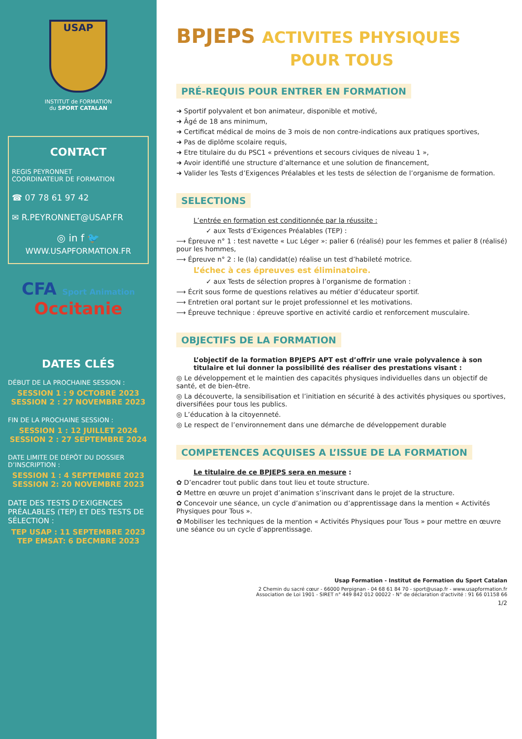USAP
INSTITUT de FORMATION
du SPORT CATALAN
CONTACT
REGIS PEYRONNET
COORDINATEUR DE FORMATION
☎ 07 78 61 97 42
✉ R.PEYRONNET@USAP.FR
◎ in f 🐦
WWW.USAPFORMATION.FR
CFA Sport Animation
Occitanie
DATES CLÉS
DÉBUT DE LA PROCHAINE SESSION :
SESSION 1 : 9 OCTOBRE 2023
SESSION 2 : 27 NOVEMBRE 2023
FIN DE LA PROCHAINE SESSION :
SESSION 1 : 12 JUILLET 2024
SESSION 2 : 27 SEPTEMBRE 2024
DATE LIMITE DE DÉPÔT DU DOSSIER D’INSCRIPTION :
SESSION 1 : 4 SEPTEMBRE 2023
SESSION 2: 20 NOVEMBRE 2023
DATE DES TESTS D’EXIGENCES PRÉALABLES (TEP) ET DES TESTS DE SÉLECTION :
TEP USAP : 11 SEPTEMBRE 2023
TEP EMSAT: 6 DECMBRE 2023
BPJEPS ACTIVITES PHYSIQUES
POUR TOUS
PRÉ-REQUIS POUR ENTRER EN FORMATION
➜ Sportif polyvalent et bon animateur, disponible et motivé,
➜ Âgé de 18 ans minimum,
➜ Certificat médical de moins de 3 mois de non contre-indications aux pratiques sportives,
➜ Pas de diplôme scolaire requis,
➜ Etre titulaire du du PSC1 « préventions et secours civiques de niveau 1 »,
➜ Avoir identifié une structure d’alternance et une solution de financement,
➜ Valider les Tests d’Exigences Préalables et les tests de sélection de l’organisme de formation.
SELECTIONS
L’entrée en formation est conditionnée par la réussite :
✓ aux Tests d’Exigences Préalables (TEP) :
⟶ Épreuve n° 1 : test navette « Luc Léger »: palier 6 (réalisé) pour les femmes et palier 8 (réalisé) pour les hommes,
⟶ Épreuve n° 2 : le (la) candidat(e) réalise un test d’habileté motrice.
L’échec à ces épreuves est éliminatoire.
✓ aux Tests de sélection propres à l’organisme de formation :
⟶ Écrit sous forme de questions relatives au métier d’éducateur sportif.
⟶ Entretien oral portant sur le projet professionnel et les motivations.
⟶ Épreuve technique : épreuve sportive en activité cardio et renforcement musculaire.
OBJECTIFS DE LA FORMATION
L’objectif de la formation BPJEPS APT est d’offrir une vraie polyvalence à son titulaire et lui donner la possibilité des réaliser des prestations visant :
◎ Le développement et le maintien des capacités physiques individuelles dans un objectif de santé, et de bien-être.
◎ La découverte, la sensibilisation et l’initiation en sécurité à des activités physiques ou sportives, diversifiées pour tous les publics.
◎ L’éducation à la citoyenneté.
◎ Le respect de l’environnement dans une démarche de développement durable
COMPETENCES ACQUISES A L’ISSUE DE LA FORMATION
Le titulaire de ce BPJEPS sera en mesure :
✿ D’encadrer tout public dans tout lieu et toute structure.
✿ Mettre en œuvre un projet d’animation s’inscrivant dans le projet de la structure.
✿ Concevoir une séance, un cycle d’animation ou d’apprentissage dans la mention « Activités Physiques pour Tous ».
✿ Mobiliser les techniques de la mention « Activités Physiques pour Tous » pour mettre en œuvre une séance ou un cycle d’apprentissage.
Usap Formation - Institut de Formation du Sport Catalan
2 Chemin du sacré cœur - 66000 Perpignan - 04 68 61 84 70 - sport@usap.fr - www.usapformation.fr
Association de Loi 1901 - SIRET n° 449 842 012 00022 - N° de déclaration d'activité : 91 66 01158 66
1/2